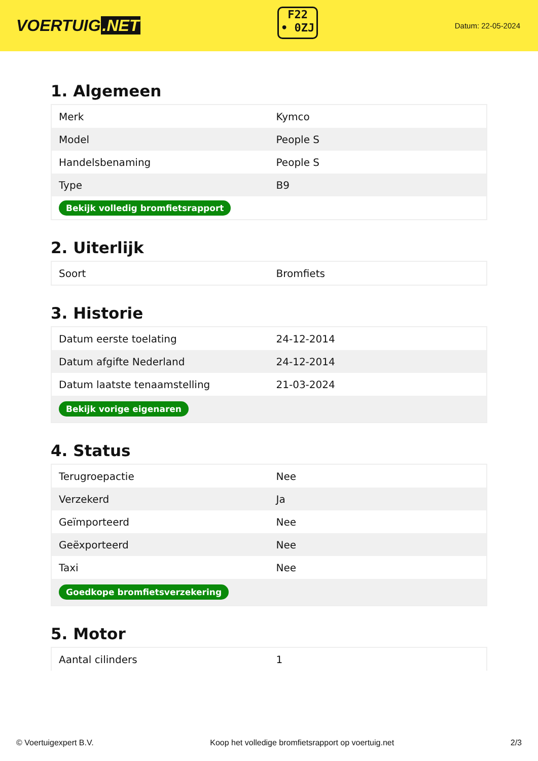VOERTUIG.NET
F22
• 0ZJ
Datum: 22-05-2024
1. Algemeen
| Merk | Kymco |
| Model | People S |
| Handelsbenaming | People S |
| Type | B9 |
| Bekijk volledig bromfietsrapport | |
2. Uiterlijk
| Soort | Bromfiets |
3. Historie
| Datum eerste toelating | 24-12-2014 |
| Datum afgifte Nederland | 24-12-2014 |
| Datum laatste tenaamstelling | 21-03-2024 |
| Bekijk vorige eigenaren | |
4. Status
| Terugroepactie | Nee |
| Verzekerd | Ja |
| Geïmporteerd | Nee |
| Geëxporteerd | Nee |
| Taxi | Nee |
| Goedkope bromfietsverzekering | |
5. Motor
| Aantal cilinders | 1 |
© Voertuigexpert B.V. Koop het volledige bromfietsrapport op voertuig.net 2/3